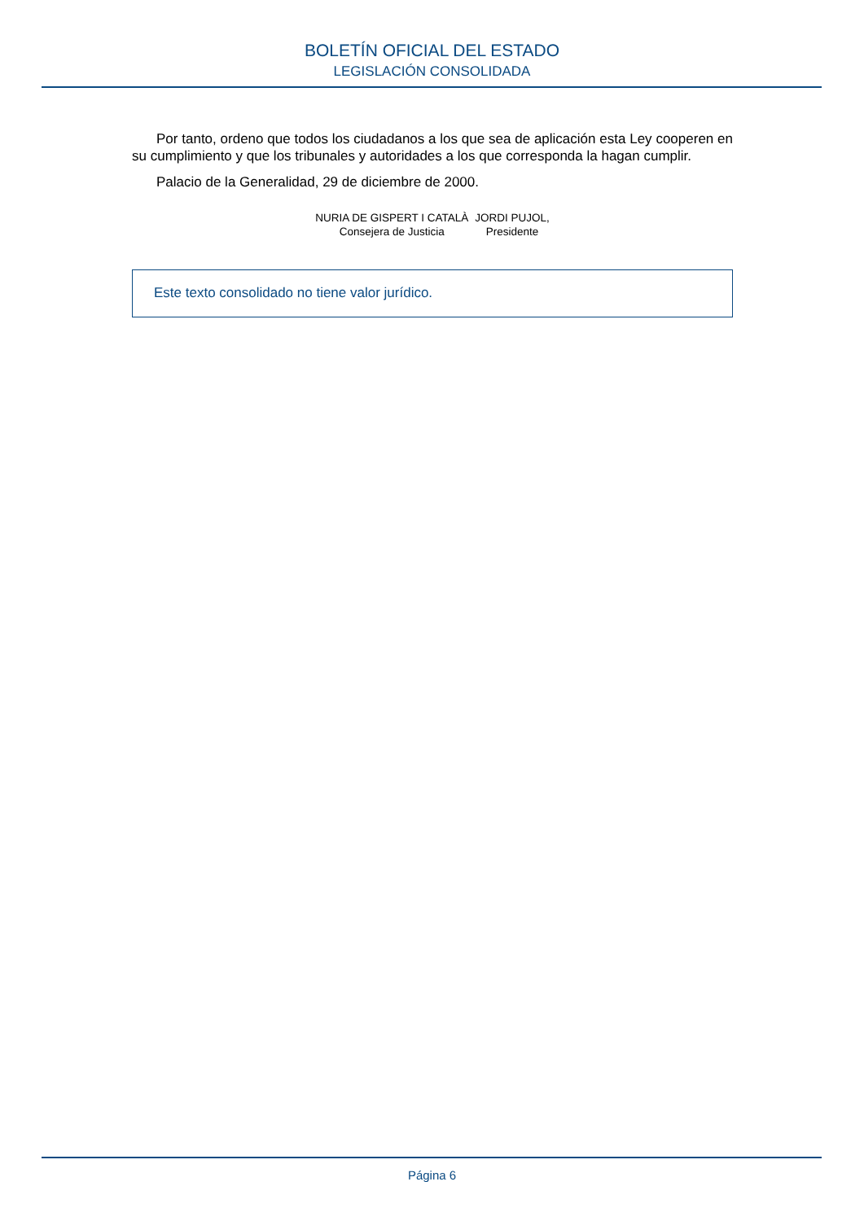BOLETÍN OFICIAL DEL ESTADO
LEGISLACIÓN CONSOLIDADA
Por tanto, ordeno que todos los ciudadanos a los que sea de aplicación esta Ley cooperen en su cumplimiento y que los tribunales y autoridades a los que corresponda la hagan cumplir.
Palacio de la Generalidad, 29 de diciembre de 2000.
NURIA DE GISPERT I CATALÀ
Consejera de Justicia
JORDI PUJOL,
Presidente
Este texto consolidado no tiene valor jurídico.
Página 6